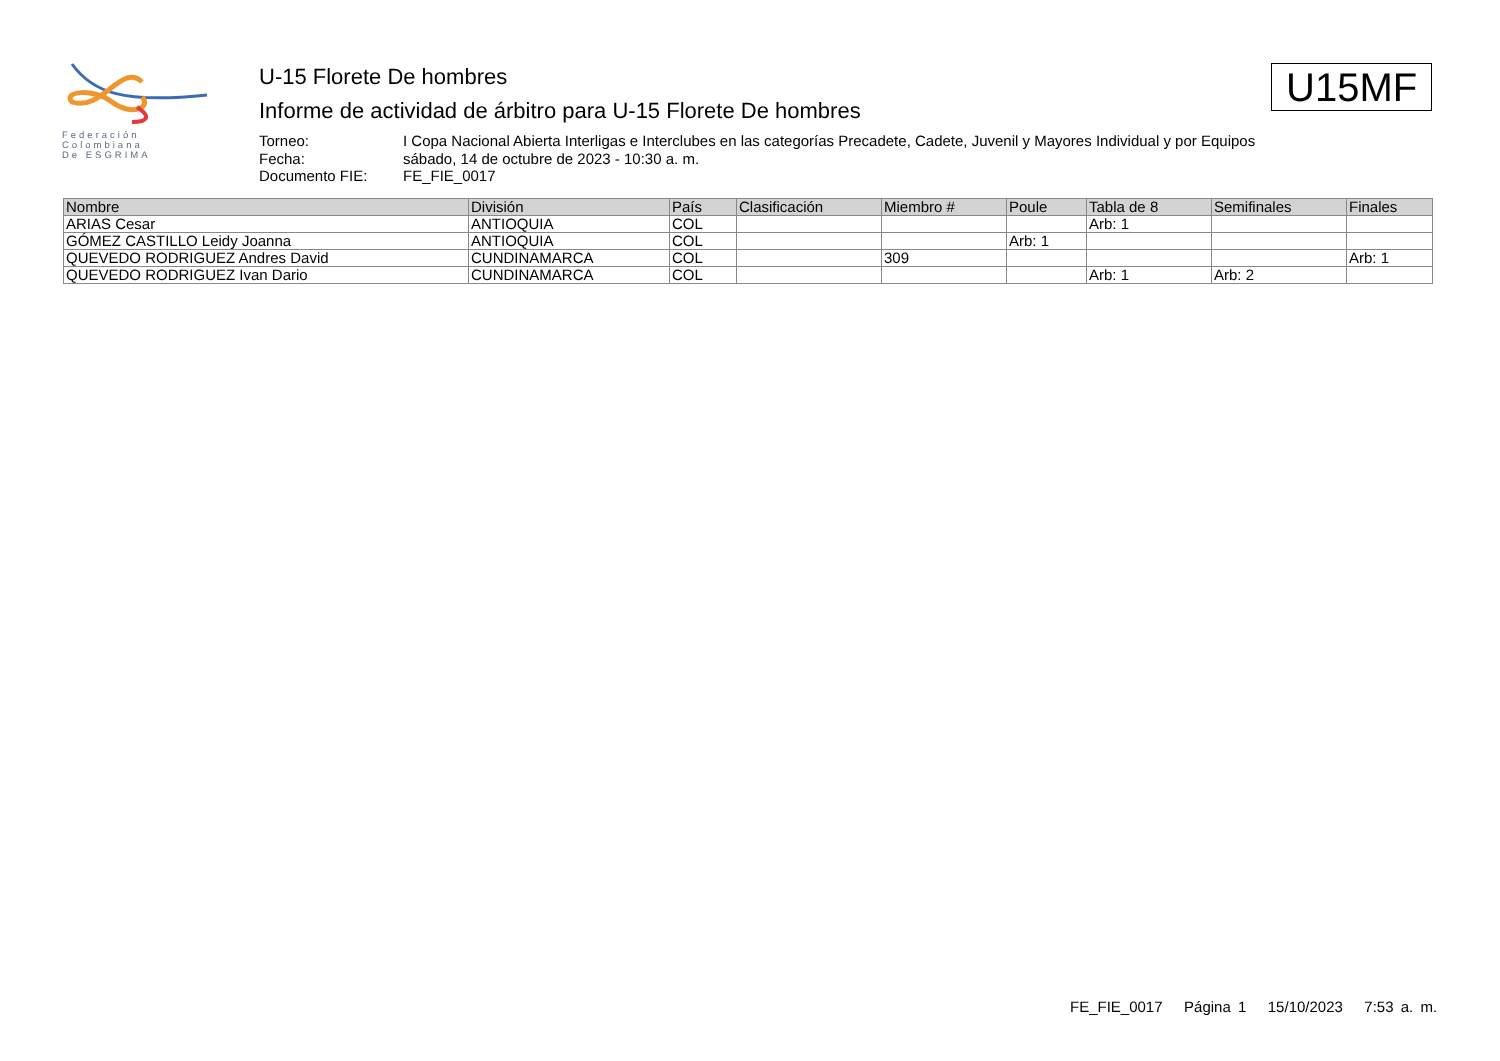Federación
Colombiana
De ESGRIMA
U-15 Florete De hombres
Informe de actividad de árbitro para U-15 Florete De hombres
Torneo: I Copa Nacional Abierta Interligas e Interclubes en las categorías Precadete, Cadete, Juvenil y Mayores Individual y por Equipos
Fecha: sábado, 14 de octubre de 2023 - 10:30 a. m.
Documento FIE: FE_FIE_0017
U15MF
| Nombre | División | País | Clasificación | Miembro # | Poule | Tabla de 8 | Semifinales | Finales |
| --- | --- | --- | --- | --- | --- | --- | --- | --- |
| ARIAS Cesar | ANTIOQUIA | COL | | | | Arb: 1 | | |
| GÓMEZ CASTILLO Leidy Joanna | ANTIOQUIA | COL | | | Arb: 1 | | | |
| QUEVEDO RODRIGUEZ Andres David | CUNDINAMARCA | COL | | 309 | | | | Arb: 1 |
| QUEVEDO RODRIGUEZ Ivan Dario | CUNDINAMARCA | COL | | | | Arb: 1 | Arb: 2 | |
FE_FIE_0017 Página 1 15/10/2023 7:53 a. m.